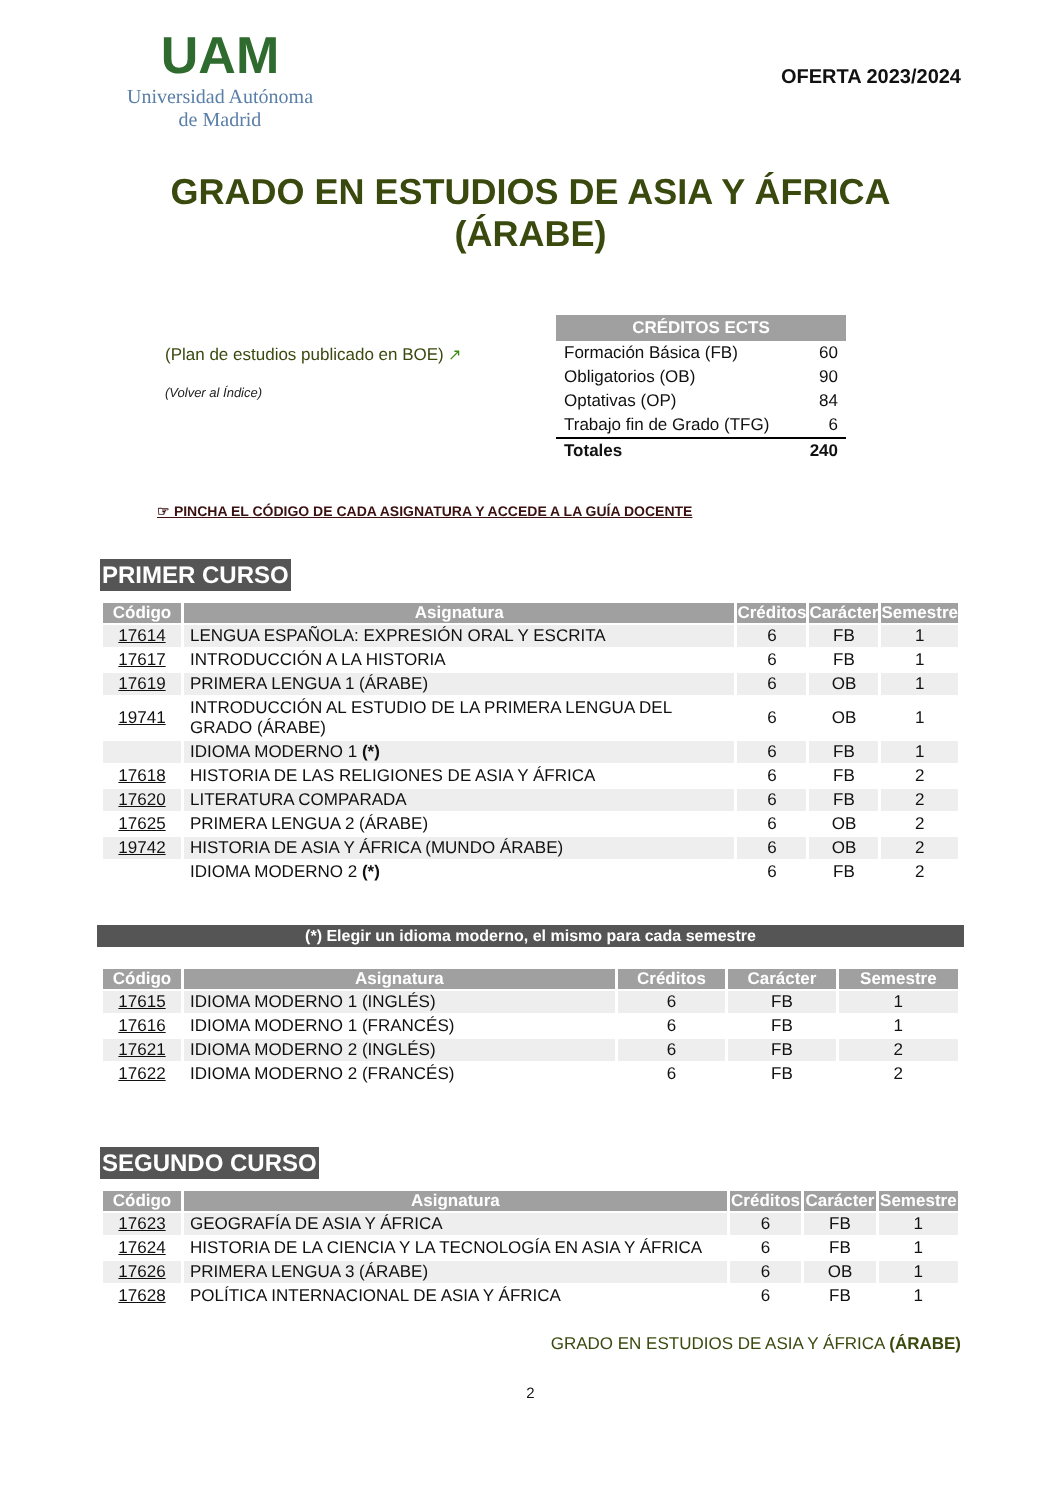UAM
Universidad Autónoma
de Madrid
OFERTA 2023/2024
GRADO EN ESTUDIOS DE ASIA Y ÁFRICA
(ÁRABE)
(Plan de estudios publicado en BOE) ↗
(Volver al Índice)
| CRÉDITOS ECTS | |
| --- | --- |
| Formación Básica (FB) | 60 |
| Obligatorios (OB) | 90 |
| Optativas (OP) | 84 |
| Trabajo fin de Grado (TFG) | 6 |
| Totales | 240 |
☞ PINCHA EL CÓDIGO DE CADA ASIGNATURA Y ACCEDE A LA GUÍA DOCENTE
PRIMER CURSO
| Código | Asignatura | Créditos | Carácter | Semestre |
| --- | --- | --- | --- | --- |
| 17614 | LENGUA ESPAÑOLA: EXPRESIÓN ORAL Y ESCRITA | 6 | FB | 1 |
| 17617 | INTRODUCCIÓN A LA HISTORIA | 6 | FB | 1 |
| 17619 | PRIMERA LENGUA 1 (ÁRABE) | 6 | OB | 1 |
| 19741 | INTRODUCCIÓN AL ESTUDIO DE LA PRIMERA LENGUA DEL GRADO (ÁRABE) | 6 | OB | 1 |
| | IDIOMA MODERNO 1 (*) | 6 | FB | 1 |
| 17618 | HISTORIA DE LAS RELIGIONES DE ASIA Y ÁFRICA | 6 | FB | 2 |
| 17620 | LITERATURA COMPARADA | 6 | FB | 2 |
| 17625 | PRIMERA LENGUA 2 (ÁRABE) | 6 | OB | 2 |
| 19742 | HISTORIA DE ASIA Y ÁFRICA (MUNDO ÁRABE) | 6 | OB | 2 |
| | IDIOMA MODERNO 2 (*) | 6 | FB | 2 |
(*) Elegir un idioma moderno, el mismo para cada semestre
| Código | Asignatura | Créditos | Carácter | Semestre |
| --- | --- | --- | --- | --- |
| 17615 | IDIOMA MODERNO 1 (INGLÉS) | 6 | FB | 1 |
| 17616 | IDIOMA MODERNO 1 (FRANCÉS) | 6 | FB | 1 |
| 17621 | IDIOMA MODERNO 2 (INGLÉS) | 6 | FB | 2 |
| 17622 | IDIOMA MODERNO 2 (FRANCÉS) | 6 | FB | 2 |
SEGUNDO CURSO
| Código | Asignatura | Créditos | Carácter | Semestre |
| --- | --- | --- | --- | --- |
| 17623 | GEOGRAFÍA DE ASIA Y ÁFRICA | 6 | FB | 1 |
| 17624 | HISTORIA DE LA CIENCIA Y LA TECNOLOGÍA EN ASIA Y ÁFRICA | 6 | FB | 1 |
| 17626 | PRIMERA LENGUA 3 (ÁRABE) | 6 | OB | 1 |
| 17628 | POLÍTICA INTERNACIONAL DE ASIA Y ÁFRICA | 6 | FB | 1 |
GRADO EN ESTUDIOS DE ASIA Y ÁFRICA (ÁRABE)
2